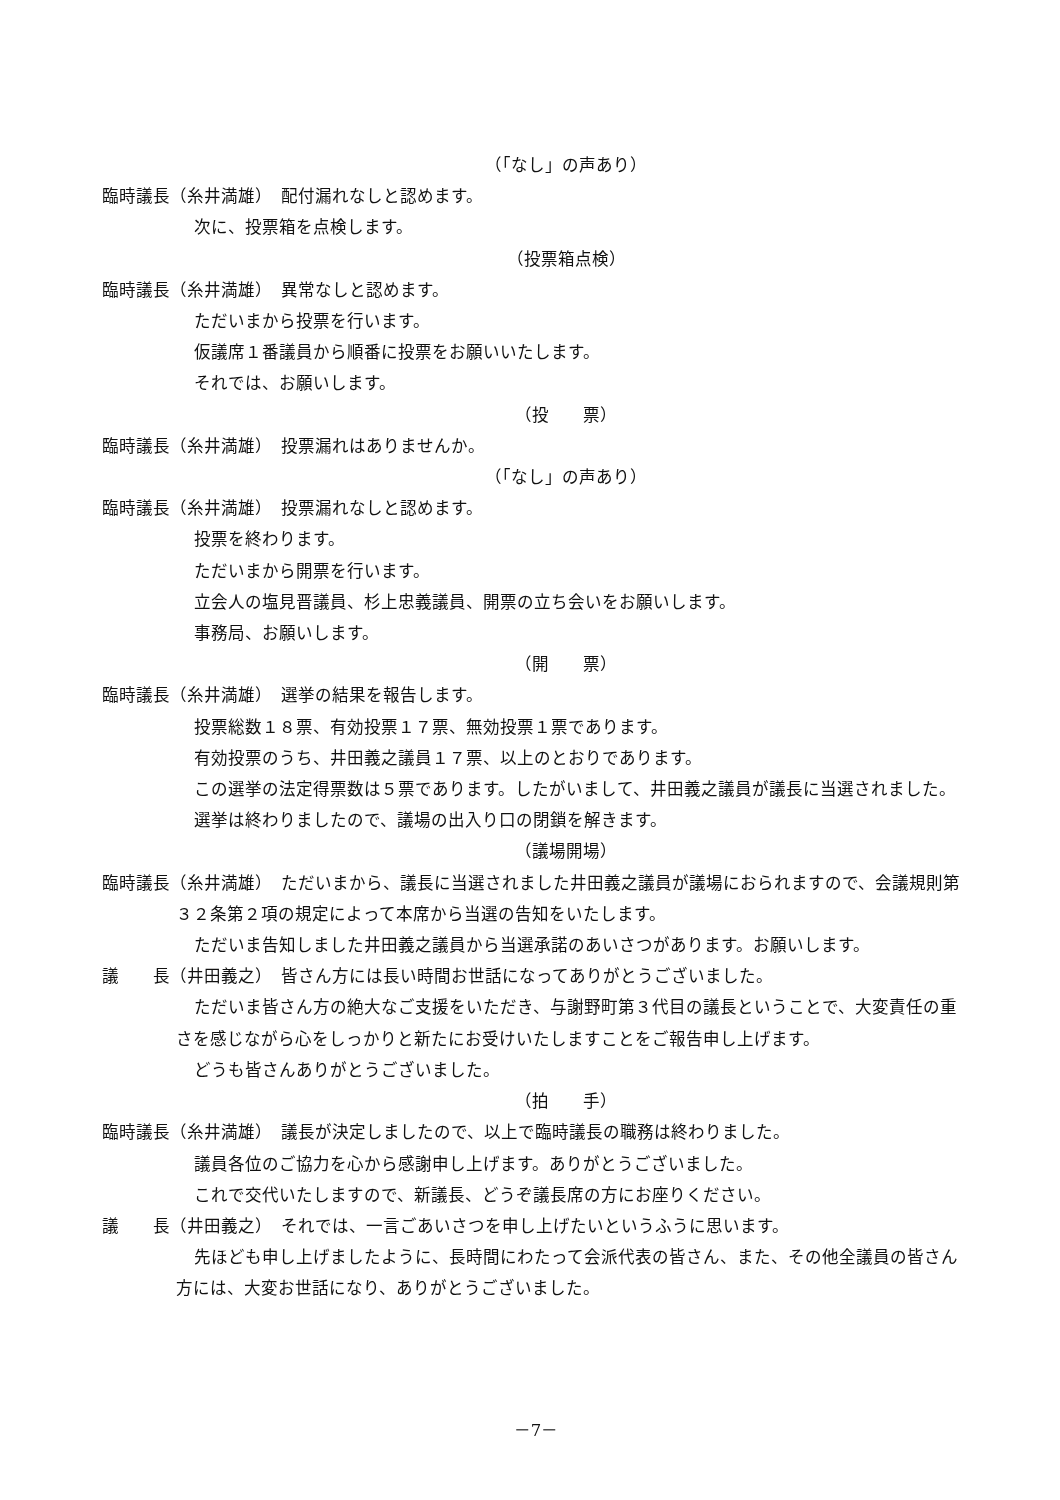（「なし」の声あり）
臨時議長（糸井満雄）　配付漏れなしと認めます。
次に、投票箱を点検します。
（投票箱点検）
臨時議長（糸井満雄）　異常なしと認めます。
ただいまから投票を行います。
仮議席１番議員から順番に投票をお願いいたします。
それでは、お願いします。
（投　　票）
臨時議長（糸井満雄）　投票漏れはありませんか。
（「なし」の声あり）
臨時議長（糸井満雄）　投票漏れなしと認めます。
投票を終わります。
ただいまから開票を行います。
立会人の塩見晋議員、杉上忠義議員、開票の立ち会いをお願いします。
事務局、お願いします。
（開　　票）
臨時議長（糸井満雄）　選挙の結果を報告します。
投票総数１８票、有効投票１７票、無効投票１票であります。
有効投票のうち、井田義之議員１７票、以上のとおりであります。
この選挙の法定得票数は５票であります。したがいまして、井田義之議員が議長に当選されました。
選挙は終わりましたので、議場の出入り口の閉鎖を解きます。
（議場開場）
臨時議長（糸井満雄）　ただいまから、議長に当選されました井田義之議員が議場におられますので、会議規則第３２条第２項の規定によって本席から当選の告知をいたします。
ただいま告知しました井田義之議員から当選承諾のあいさつがあります。お願いします。
議　　長（井田義之）　皆さん方には長い時間お世話になってありがとうございました。
ただいま皆さん方の絶大なご支援をいただき、与謝野町第３代目の議長ということで、大変責任の重さを感じながら心をしっかりと新たにお受けいたしますことをご報告申し上げます。
どうも皆さんありがとうございました。
（拍　　手）
臨時議長（糸井満雄）　議長が決定しましたので、以上で臨時議長の職務は終わりました。
議員各位のご協力を心から感謝申し上げます。ありがとうございました。
これで交代いたしますので、新議長、どうぞ議長席の方にお座りください。
議　　長（井田義之）　それでは、一言ごあいさつを申し上げたいというふうに思います。
先ほども申し上げましたように、長時間にわたって会派代表の皆さん、また、その他全議員の皆さん方には、大変お世話になり、ありがとうございました。
－7－